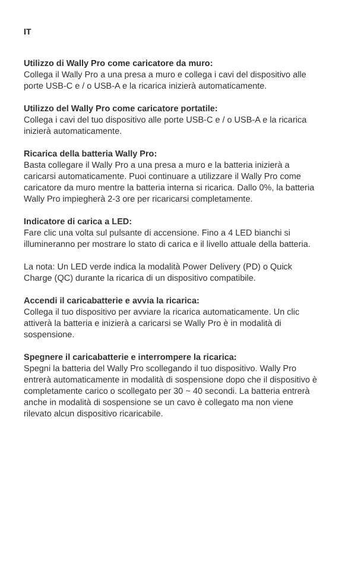IT
Utilizzo di Wally Pro come caricatore da muro:
Collega il Wally Pro a una presa a muro e collega i cavi del dispositivo alle porte USB-C e / o USB-A e la ricarica inizierà automaticamente.
Utilizzo del Wally Pro come caricatore portatile:
Collega i cavi del tuo dispositivo alle porte USB-C e / o USB-A e la ricarica inizierà automaticamente.
Ricarica della batteria Wally Pro:
Basta collegare il Wally Pro a una presa a muro e la batteria inizierà a caricarsi automaticamente. Puoi continuare a utilizzare il Wally Pro come caricatore da muro mentre la batteria interna si ricarica. Dallo 0%, la batteria Wally Pro impiegherà 2-3 ore per ricaricarsi completamente.
Indicatore di carica a LED:
Fare clic una volta sul pulsante di accensione. Fino a 4 LED bianchi si illumineranno per mostrare lo stato di carica e il livello attuale della batteria.
La nota: Un LED verde indica la modalità Power Delivery (PD) o Quick Charge (QC) durante la ricarica di un dispositivo compatibile.
Accendi il caricabatterie e avvia la ricarica:
Collega il tuo dispositivo per avviare la ricarica automaticamente. Un clic attiverà la batteria e inizierà a caricarsi se Wally Pro è in modalità di sospensione.
Spegnere il caricabatterie e interrompere la ricarica:
Spegni la batteria del Wally Pro scollegando il tuo dispositivo. Wally Pro entrerà automaticamente in modalità di sospensione dopo che il dispositivo è completamente carico o scollegato per 30 ~ 40 secondi. La batteria entrerà anche in modalità di sospensione se un cavo è collegato ma non viene rilevato alcun dispositivo ricaricabile.